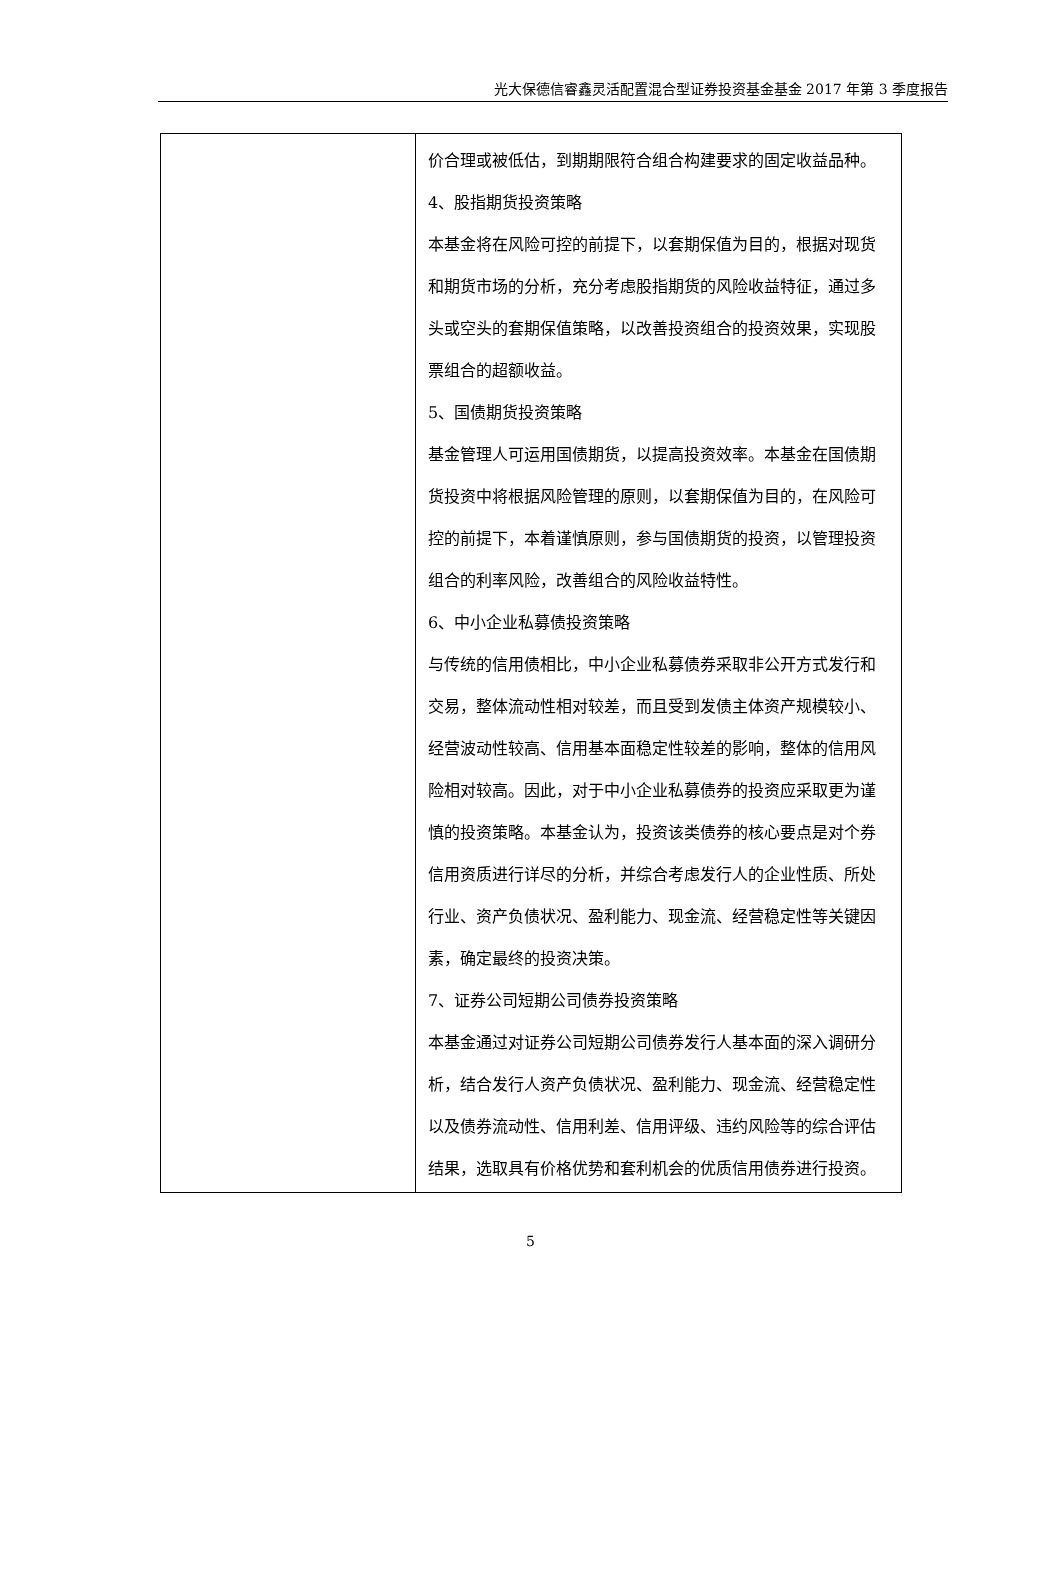光大保德信睿鑫灵活配置混合型证券投资基金基金 2017 年第 3 季度报告
| | 价合理或被低估，到期期限符合组合构建要求的固定收益品种。 4、股指期货投资策略 本基金将在风险可控的前提下，以套期保值为目的，根据对现货和期货市场的分析，充分考虑股指期货的风险收益特征，通过多头或空头的套期保值策略，以改善投资组合的投资效果，实现股票组合的超额收益。 5、国债期货投资策略 基金管理人可运用国债期货，以提高投资效率。本基金在国债期货投资中将根据风险管理的原则，以套期保值为目的，在风险可控的前提下，本着谨慎原则，参与国债期货的投资，以管理投资组合的利率风险，改善组合的风险收益特性。 6、中小企业私募债投资策略 与传统的信用债相比，中小企业私募债券采取非公开方式发行和交易，整体流动性相对较差，而且受到发债主体资产规模较小、经营波动性较高、信用基本面稳定性较差的影响，整体的信用风险相对较高。因此，对于中小企业私募债券的投资应采取更为谨慎的投资策略。本基金认为，投资该类债券的核心要点是对个券信用资质进行详尽的分析，并综合考虑发行人的企业性质、所处行业、资产负债状况、盈利能力、现金流、经营稳定性等关键因素，确定最终的投资决策。 7、证券公司短期公司债券投资策略 本基金通过对证券公司短期公司债券发行人基本面的深入调研分析，结合发行人资产负债状况、盈利能力、现金流、经营稳定性以及债券流动性、信用利差、信用评级、违约风险等的综合评估结果，选取具有价格优势和套利机会的优质信用债券进行投资。 |
5